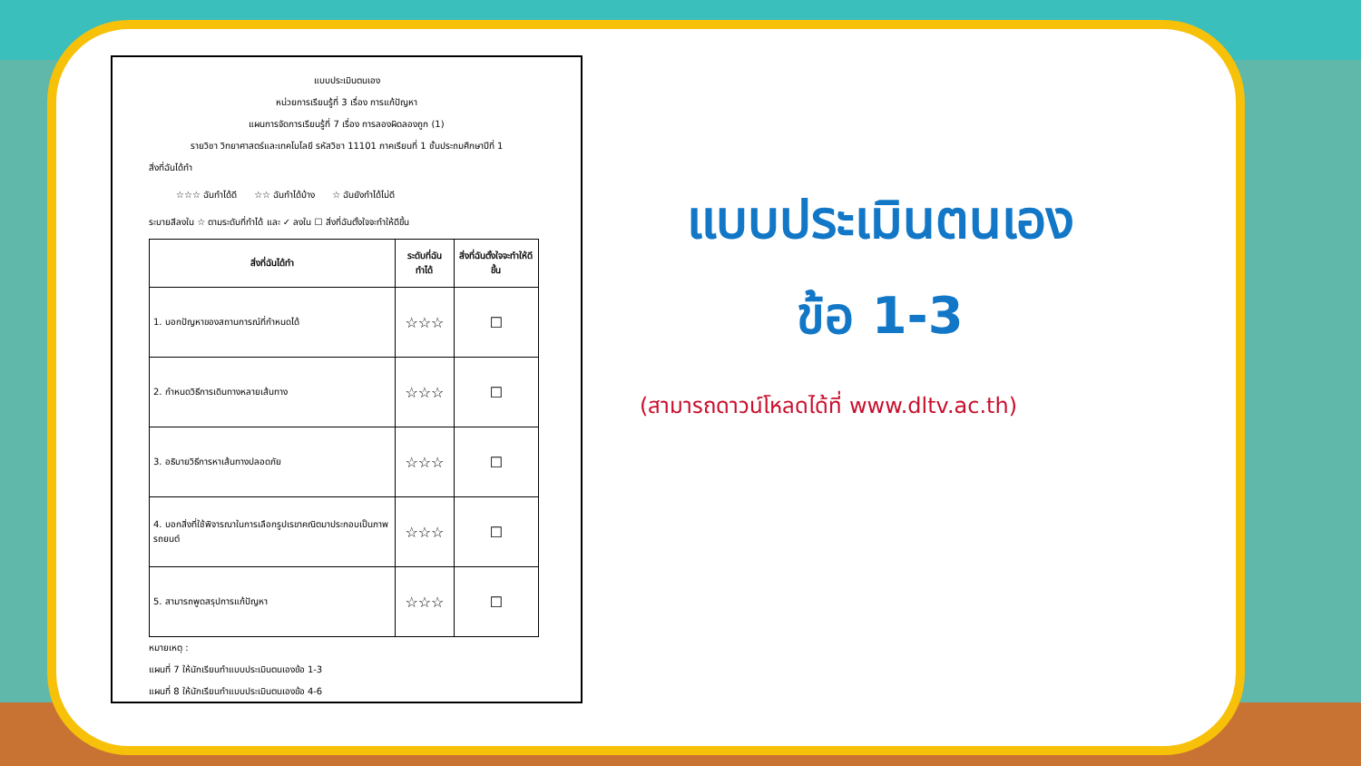แบบประเมินตนเอง
หน่วยการเรียนรู้ที่ 3 เรื่อง การแก้ปัญหา
แผนการจัดการเรียนรู้ที่ 7 เรื่อง การลองผิดลองถูก (1)
รายวิชา วิทยาศาสตร์และเทคโนโลยี รหัสวิชา 11101 ภาคเรียนที่ 1 ชั้นประถมศึกษาปีที่ 1
สิ่งที่ฉันได้ทำ
☆☆☆ ฉันทำได้ดี ☆☆ ฉันทำได้บ้าง ☆ ฉันยังทำได้ไม่ดี
ระบายสีลงใน ☆ ตามระดับที่ทำได้ และ ✓ ลงใน ☐ สิ่งที่ฉันตั้งใจจะทำให้ดีขึ้น
| สิ่งที่ฉันได้ทำ | ระดับที่ฉันทำได้ | สิ่งที่ฉันตั้งใจจะทำให้ดีขึ้น |
| --- | --- | --- |
| 1. บอกปัญหาของสถานการณ์ที่กำหนดได้ | ☆☆☆ | ☐ |
| 2. กำหนดวิธีการเดินทางหลายเส้นทาง | ☆☆☆ | ☐ |
| 3. อธิบายวิธีการหาเส้นทางปลอดภัย | ☆☆☆ | ☐ |
| 4. บอกสิ่งที่ใช้พิจารณาในการเลือกรูปเรขาคณิตมาประกอบเป็นภาพรถยนต์ | ☆☆☆ | ☐ |
| 5. สามารถพูดสรุปการแก้ปัญหา | ☆☆☆ | ☐ |
หมายเหตุ :
แผนที่ 7 ให้นักเรียนทำแบบประเมินตนเองข้อ 1-3
แผนที่ 8 ให้นักเรียนทำแบบประเมินตนเองข้อ 4-6
แบบประเมินตนเอง
ข้อ 1-3
(สามารถดาวน์โหลดได้ที่ www.dltv.ac.th)